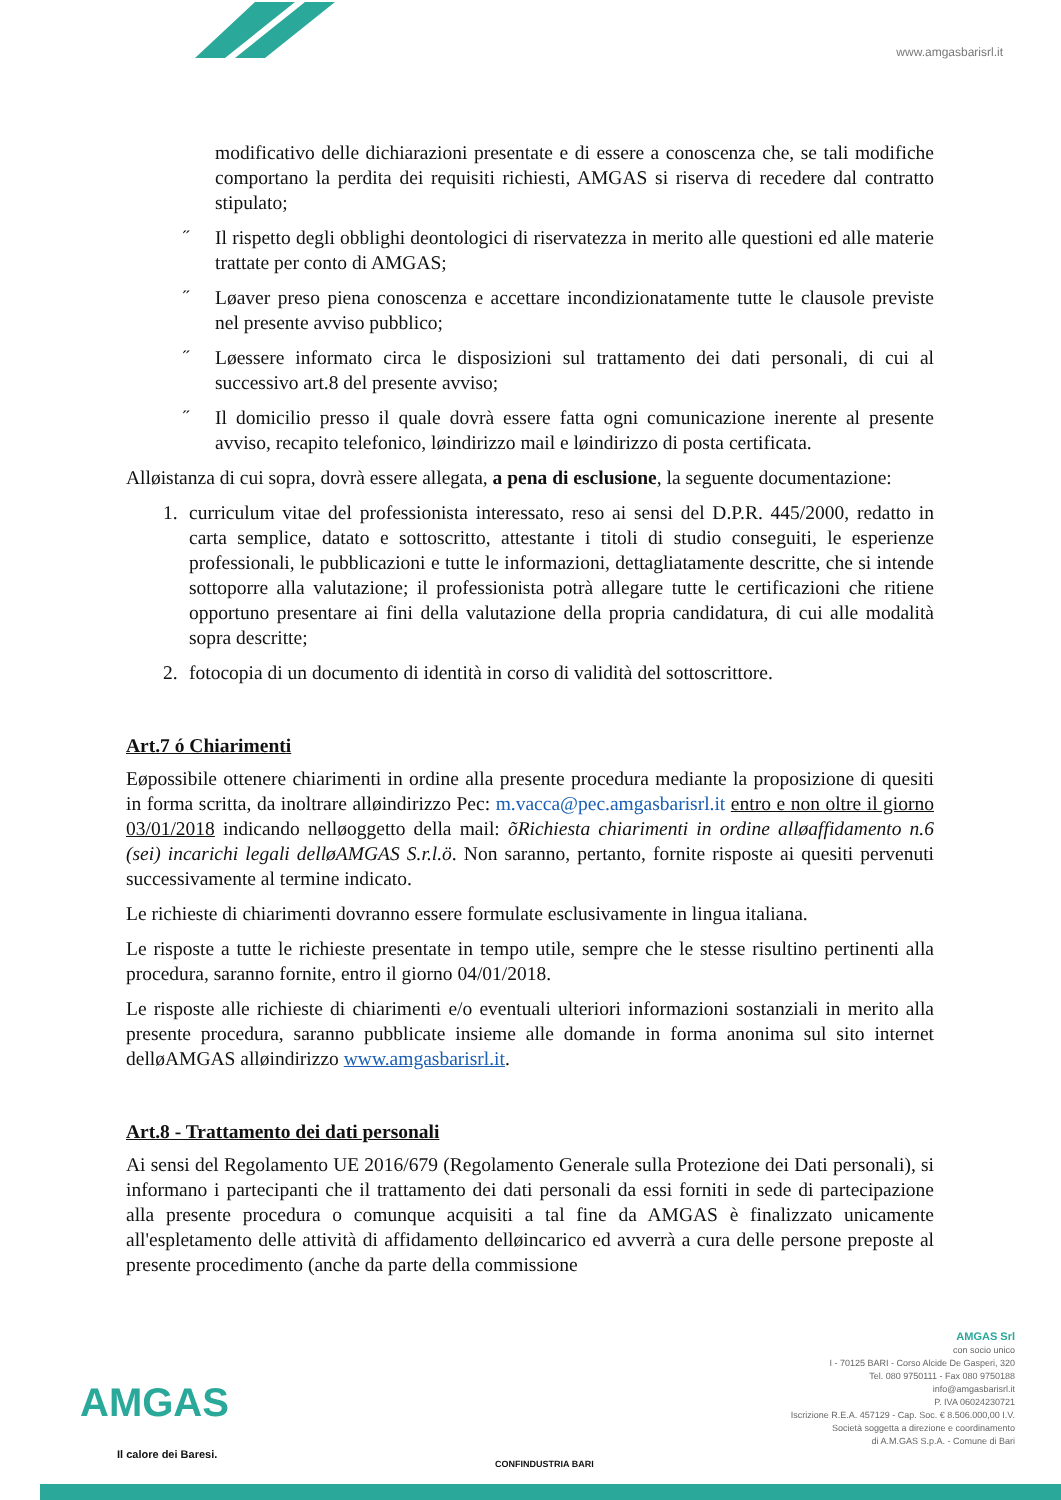www.amgasbarisrl.it
modificativo delle dichiarazioni presentate e di essere a conoscenza che, se tali modifiche comportano la perdita dei requisiti richiesti, AMGAS si riserva di recedere dal contratto stipulato;
˝ Il rispetto degli obblighi deontologici di riservatezza in merito alle questioni ed alle materie trattate per conto di AMGAS;
˝ Løaver preso piena conoscenza e accettare incondizionatamente tutte le clausole previste nel presente avviso pubblico;
˝ Løessere informato circa le disposizioni sul trattamento dei dati personali, di cui al successivo art.8 del presente avviso;
˝ Il domicilio presso il quale dovrà essere fatta ogni comunicazione inerente al presente avviso, recapito telefonico, løindirizzo mail e løindirizzo di posta certificata.
Alløistanza di cui sopra, dovrà essere allegata, a pena di esclusione, la seguente documentazione:
1. curriculum vitae del professionista interessato, reso ai sensi del D.P.R. 445/2000, redatto in carta semplice, datato e sottoscritto, attestante i titoli di studio conseguiti, le esperienze professionali, le pubblicazioni e tutte le informazioni, dettagliatamente descritte, che si intende sottoporre alla valutazione; il professionista potrà allegare tutte le certificazioni che ritiene opportuno presentare ai fini della valutazione della propria candidatura, di cui alle modalità sopra descritte;
2. fotocopia di un documento di identità in corso di validità del sottoscrittore.
Art.7 ó Chiarimenti
Eøpossibile ottenere chiarimenti in ordine alla presente procedura mediante la proposizione di quesiti in forma scritta, da inoltrare alløindirizzo Pec: m.vacca@pec.amgasbarisrl.it entro e non oltre il giorno 03/01/2018 indicando nelløoggetto della mail: õRichiesta chiarimenti in ordine alløaffidamento n.6 (sei) incarichi legali delløAMGAS S.r.l.ö. Non saranno, pertanto, fornite risposte ai quesiti pervenuti successivamente al termine indicato.
Le richieste di chiarimenti dovranno essere formulate esclusivamente in lingua italiana.
Le risposte a tutte le richieste presentate in tempo utile, sempre che le stesse risultino pertinenti alla procedura, saranno fornite, entro il giorno 04/01/2018.
Le risposte alle richieste di chiarimenti e/o eventuali ulteriori informazioni sostanziali in merito alla presente procedura, saranno pubblicate insieme alle domande in forma anonima sul sito internet delløAMGAS alløindirizzo www.amgasbarisrl.it.
Art.8 - Trattamento dei dati personali
Ai sensi del Regolamento UE 2016/679 (Regolamento Generale sulla Protezione dei Dati personali), si informano i partecipanti che il trattamento dei dati personali da essi forniti in sede di partecipazione alla presente procedura o comunque acquisiti a tal fine da AMGAS è finalizzato unicamente all'espletamento delle attività di affidamento delløincarico ed avverrà a cura delle persone preposte al presente procedimento (anche da parte della commissione
AMGAS
Il calore dei Baresi.
CONFINDUSTRIA BARI
AMGAS Srl
con socio unico
I - 70125 BARI - Corso Alcide De Gasperi, 320
Tel. 080 9750111 - Fax 080 9750188
info@amgasbarisrl.it
P. IVA 06024230721
Iscrizione R.E.A. 457129 - Cap. Soc. € 8.506.000,00 I.V.
Società soggetta a direzione e coordinamento
di A.M.GAS S.p.A. - Comune di Bari